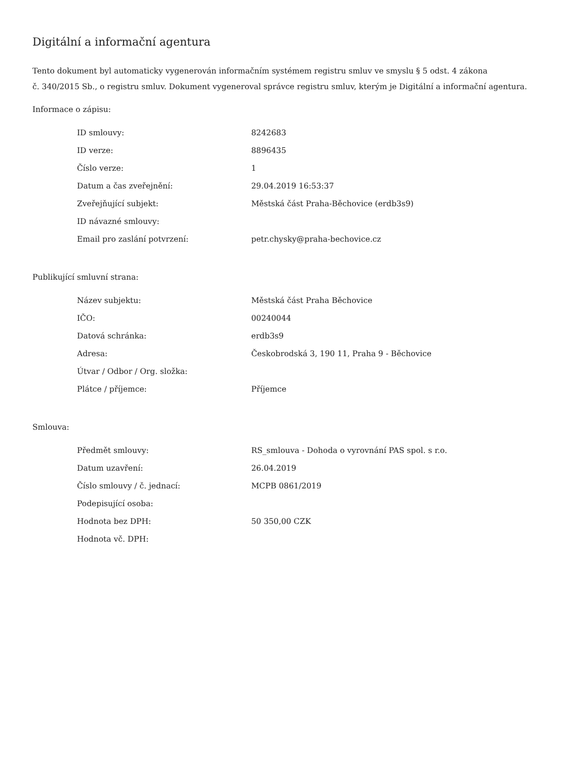Digitální a informační agentura
Tento dokument byl automaticky vygenerován informačním systémem registru smluv ve smyslu § 5 odst. 4 zákona
č. 340/2015 Sb., o registru smluv. Dokument vygeneroval správce registru smluv, kterým je Digitální a informační agentura.
Informace o zápisu:
| ID smlouvy: | 8242683 |
| ID verze: | 8896435 |
| Číslo verze: | 1 |
| Datum a čas zveřejnění: | 29.04.2019 16:53:37 |
| Zveřejňující subjekt: | Městská část Praha-Běchovice (erdb3s9) |
| ID návazné smlouvy: | |
| Email pro zaslání potvrzení: | petr.chysky@praha-bechovice.cz |
Publikující smluvní strana:
| Název subjektu: | Městská část Praha Běchovice |
| IČO: | 00240044 |
| Datová schránka: | erdb3s9 |
| Adresa: | Českobrodská 3, 190 11, Praha 9 - Běchovice |
| Útvar / Odbor / Org. složka: | |
| Plátce / příjemce: | Příjemce |
Smlouva:
| Předmět smlouvy: | RS_smlouva - Dohoda o vyrovnání PAS spol. s r.o. |
| Datum uzavření: | 26.04.2019 |
| Číslo smlouvy / č. jednací: | MCPB 0861/2019 |
| Podepisující osoba: | |
| Hodnota bez DPH: | 50 350,00 CZK |
| Hodnota vč. DPH: | |